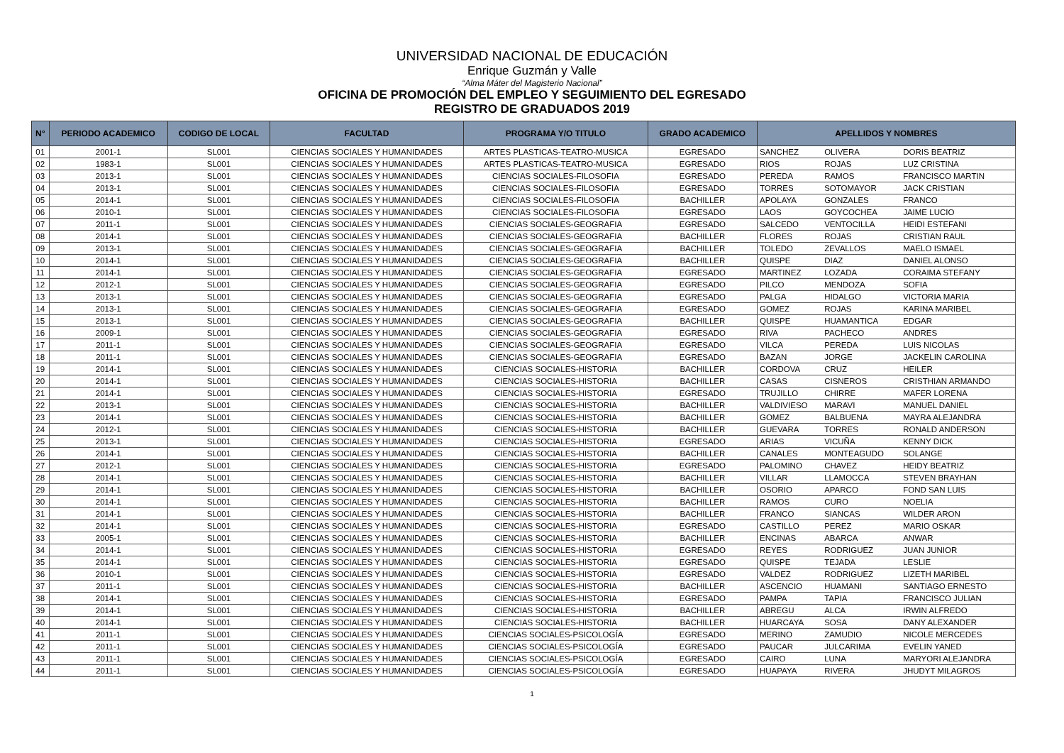UNIVERSIDAD NACIONAL DE EDUCACIÓN
Enrique Guzmán y Valle
“Alma Máter del Magisterio Nacional”
OFICINA DE PROMOCIÓN DEL EMPLEO Y SEGUIMIENTO DEL EGRESADO
REGISTRO DE GRADUADOS 2019
| N° | PERIODO ACADEMICO | CODIGO DE LOCAL | FACULTAD | PROGRAMA Y/O TITULO | GRADO ACADEMICO | APELLIDOS Y NOMBRES | | |
| --- | --- | --- | --- | --- | --- | --- | --- | --- |
| 01 | 2001-1 | SL001 | CIENCIAS SOCIALES Y HUMANIDADES | ARTES PLASTICAS-TEATRO-MUSICA | EGRESADO | SANCHEZ | OLIVERA | DORIS BEATRIZ |
| 02 | 1983-1 | SL001 | CIENCIAS SOCIALES Y HUMANIDADES | ARTES PLASTICAS-TEATRO-MUSICA | EGRESADO | RIOS | ROJAS | LUZ CRISTINA |
| 03 | 2013-1 | SL001 | CIENCIAS SOCIALES Y HUMANIDADES | CIENCIAS SOCIALES-FILOSOFIA | EGRESADO | PEREDA | RAMOS | FRANCISCO MARTIN |
| 04 | 2013-1 | SL001 | CIENCIAS SOCIALES Y HUMANIDADES | CIENCIAS SOCIALES-FILOSOFIA | EGRESADO | TORRES | SOTOMAYOR | JACK CRISTIAN |
| 05 | 2014-1 | SL001 | CIENCIAS SOCIALES Y HUMANIDADES | CIENCIAS SOCIALES-FILOSOFIA | BACHILLER | APOLAYA | GONZALES | FRANCO |
| 06 | 2010-1 | SL001 | CIENCIAS SOCIALES Y HUMANIDADES | CIENCIAS SOCIALES-FILOSOFIA | EGRESADO | LAOS | GOYCOCHEA | JAIME LUCIO |
| 07 | 2011-1 | SL001 | CIENCIAS SOCIALES Y HUMANIDADES | CIENCIAS SOCIALES-GEOGRAFIA | EGRESADO | SALCEDO | VENTOCILLA | HEIDI ESTEFANI |
| 08 | 2014-1 | SL001 | CIENCIAS SOCIALES Y HUMANIDADES | CIENCIAS SOCIALES-GEOGRAFIA | BACHILLER | FLORES | ROJAS | CRISTIAN RAUL |
| 09 | 2013-1 | SL001 | CIENCIAS SOCIALES Y HUMANIDADES | CIENCIAS SOCIALES-GEOGRAFIA | BACHILLER | TOLEDO | ZEVALLOS | MAELO ISMAEL |
| 10 | 2014-1 | SL001 | CIENCIAS SOCIALES Y HUMANIDADES | CIENCIAS SOCIALES-GEOGRAFIA | BACHILLER | QUISPE | DIAZ | DANIEL ALONSO |
| 11 | 2014-1 | SL001 | CIENCIAS SOCIALES Y HUMANIDADES | CIENCIAS SOCIALES-GEOGRAFIA | EGRESADO | MARTINEZ | LOZADA | CORAIMA STEFANY |
| 12 | 2012-1 | SL001 | CIENCIAS SOCIALES Y HUMANIDADES | CIENCIAS SOCIALES-GEOGRAFIA | EGRESADO | PILCO | MENDOZA | SOFIA |
| 13 | 2013-1 | SL001 | CIENCIAS SOCIALES Y HUMANIDADES | CIENCIAS SOCIALES-GEOGRAFIA | EGRESADO | PALGA | HIDALGO | VICTORIA MARIA |
| 14 | 2013-1 | SL001 | CIENCIAS SOCIALES Y HUMANIDADES | CIENCIAS SOCIALES-GEOGRAFIA | EGRESADO | GOMEZ | ROJAS | KARINA MARIBEL |
| 15 | 2013-1 | SL001 | CIENCIAS SOCIALES Y HUMANIDADES | CIENCIAS SOCIALES-GEOGRAFIA | BACHILLER | QUISPE | HUAMANTICA | EDGAR |
| 16 | 2009-1 | SL001 | CIENCIAS SOCIALES Y HUMANIDADES | CIENCIAS SOCIALES-GEOGRAFIA | EGRESADO | RIVA | PACHECO | ANDRES |
| 17 | 2011-1 | SL001 | CIENCIAS SOCIALES Y HUMANIDADES | CIENCIAS SOCIALES-GEOGRAFIA | EGRESADO | VILCA | PEREDA | LUIS NICOLAS |
| 18 | 2011-1 | SL001 | CIENCIAS SOCIALES Y HUMANIDADES | CIENCIAS SOCIALES-GEOGRAFIA | EGRESADO | BAZAN | JORGE | JACKELIN CAROLINA |
| 19 | 2014-1 | SL001 | CIENCIAS SOCIALES Y HUMANIDADES | CIENCIAS SOCIALES-HISTORIA | BACHILLER | CORDOVA | CRUZ | HEILER |
| 20 | 2014-1 | SL001 | CIENCIAS SOCIALES Y HUMANIDADES | CIENCIAS SOCIALES-HISTORIA | BACHILLER | CASAS | CISNEROS | CRISTHIAN ARMANDO |
| 21 | 2014-1 | SL001 | CIENCIAS SOCIALES Y HUMANIDADES | CIENCIAS SOCIALES-HISTORIA | EGRESADO | TRUJILLO | CHIRRE | MAFER LORENA |
| 22 | 2013-1 | SL001 | CIENCIAS SOCIALES Y HUMANIDADES | CIENCIAS SOCIALES-HISTORIA | BACHILLER | VALDIVIESO | MARAVI | MANUEL DANIEL |
| 23 | 2014-1 | SL001 | CIENCIAS SOCIALES Y HUMANIDADES | CIENCIAS SOCIALES-HISTORIA | BACHILLER | GOMEZ | BALBUENA | MAYRA ALEJANDRA |
| 24 | 2012-1 | SL001 | CIENCIAS SOCIALES Y HUMANIDADES | CIENCIAS SOCIALES-HISTORIA | BACHILLER | GUEVARA | TORRES | RONALD ANDERSON |
| 25 | 2013-1 | SL001 | CIENCIAS SOCIALES Y HUMANIDADES | CIENCIAS SOCIALES-HISTORIA | EGRESADO | ARIAS | VICUÑA | KENNY DICK |
| 26 | 2014-1 | SL001 | CIENCIAS SOCIALES Y HUMANIDADES | CIENCIAS SOCIALES-HISTORIA | BACHILLER | CANALES | MONTEAGUDO | SOLANGE |
| 27 | 2012-1 | SL001 | CIENCIAS SOCIALES Y HUMANIDADES | CIENCIAS SOCIALES-HISTORIA | EGRESADO | PALOMINO | CHAVEZ | HEIDY BEATRIZ |
| 28 | 2014-1 | SL001 | CIENCIAS SOCIALES Y HUMANIDADES | CIENCIAS SOCIALES-HISTORIA | BACHILLER | VILLAR | LLAMOCCA | STEVEN BRAYHAN |
| 29 | 2014-1 | SL001 | CIENCIAS SOCIALES Y HUMANIDADES | CIENCIAS SOCIALES-HISTORIA | BACHILLER | OSORIO | APARCO | FOND SAN LUIS |
| 30 | 2014-1 | SL001 | CIENCIAS SOCIALES Y HUMANIDADES | CIENCIAS SOCIALES-HISTORIA | BACHILLER | RAMOS | CURO | NOELIA |
| 31 | 2014-1 | SL001 | CIENCIAS SOCIALES Y HUMANIDADES | CIENCIAS SOCIALES-HISTORIA | BACHILLER | FRANCO | SIANCAS | WILDER ARON |
| 32 | 2014-1 | SL001 | CIENCIAS SOCIALES Y HUMANIDADES | CIENCIAS SOCIALES-HISTORIA | EGRESADO | CASTILLO | PEREZ | MARIO OSKAR |
| 33 | 2005-1 | SL001 | CIENCIAS SOCIALES Y HUMANIDADES | CIENCIAS SOCIALES-HISTORIA | BACHILLER | ENCINAS | ABARCA | ANWAR |
| 34 | 2014-1 | SL001 | CIENCIAS SOCIALES Y HUMANIDADES | CIENCIAS SOCIALES-HISTORIA | EGRESADO | REYES | RODRIGUEZ | JUAN JUNIOR |
| 35 | 2014-1 | SL001 | CIENCIAS SOCIALES Y HUMANIDADES | CIENCIAS SOCIALES-HISTORIA | EGRESADO | QUISPE | TEJADA | LESLIE |
| 36 | 2010-1 | SL001 | CIENCIAS SOCIALES Y HUMANIDADES | CIENCIAS SOCIALES-HISTORIA | EGRESADO | VALDEZ | RODRIGUEZ | LIZETH MARIBEL |
| 37 | 2011-1 | SL001 | CIENCIAS SOCIALES Y HUMANIDADES | CIENCIAS SOCIALES-HISTORIA | BACHILLER | ASCENCIO | HUAMANI | SANTIAGO ERNESTO |
| 38 | 2014-1 | SL001 | CIENCIAS SOCIALES Y HUMANIDADES | CIENCIAS SOCIALES-HISTORIA | EGRESADO | PAMPA | TAPIA | FRANCISCO JULIAN |
| 39 | 2014-1 | SL001 | CIENCIAS SOCIALES Y HUMANIDADES | CIENCIAS SOCIALES-HISTORIA | BACHILLER | ABREGU | ALCA | IRWIN ALFREDO |
| 40 | 2014-1 | SL001 | CIENCIAS SOCIALES Y HUMANIDADES | CIENCIAS SOCIALES-HISTORIA | BACHILLER | HUARCAYA | SOSA | DANY ALEXANDER |
| 41 | 2011-1 | SL001 | CIENCIAS SOCIALES Y HUMANIDADES | CIENCIAS SOCIALES-PSICOLOGÍA | EGRESADO | MERINO | ZAMUDIO | NICOLE MERCEDES |
| 42 | 2011-1 | SL001 | CIENCIAS SOCIALES Y HUMANIDADES | CIENCIAS SOCIALES-PSICOLOGÍA | EGRESADO | PAUCAR | JULCARIMA | EVELIN YANED |
| 43 | 2011-1 | SL001 | CIENCIAS SOCIALES Y HUMANIDADES | CIENCIAS SOCIALES-PSICOLOGÍA | EGRESADO | CAIRO | LUNA | MARYORI ALEJANDRA |
| 44 | 2011-1 | SL001 | CIENCIAS SOCIALES Y HUMANIDADES | CIENCIAS SOCIALES-PSICOLOGÍA | EGRESADO | HUAPAYA | RIVERA | JHUDYT MILAGROS |
1